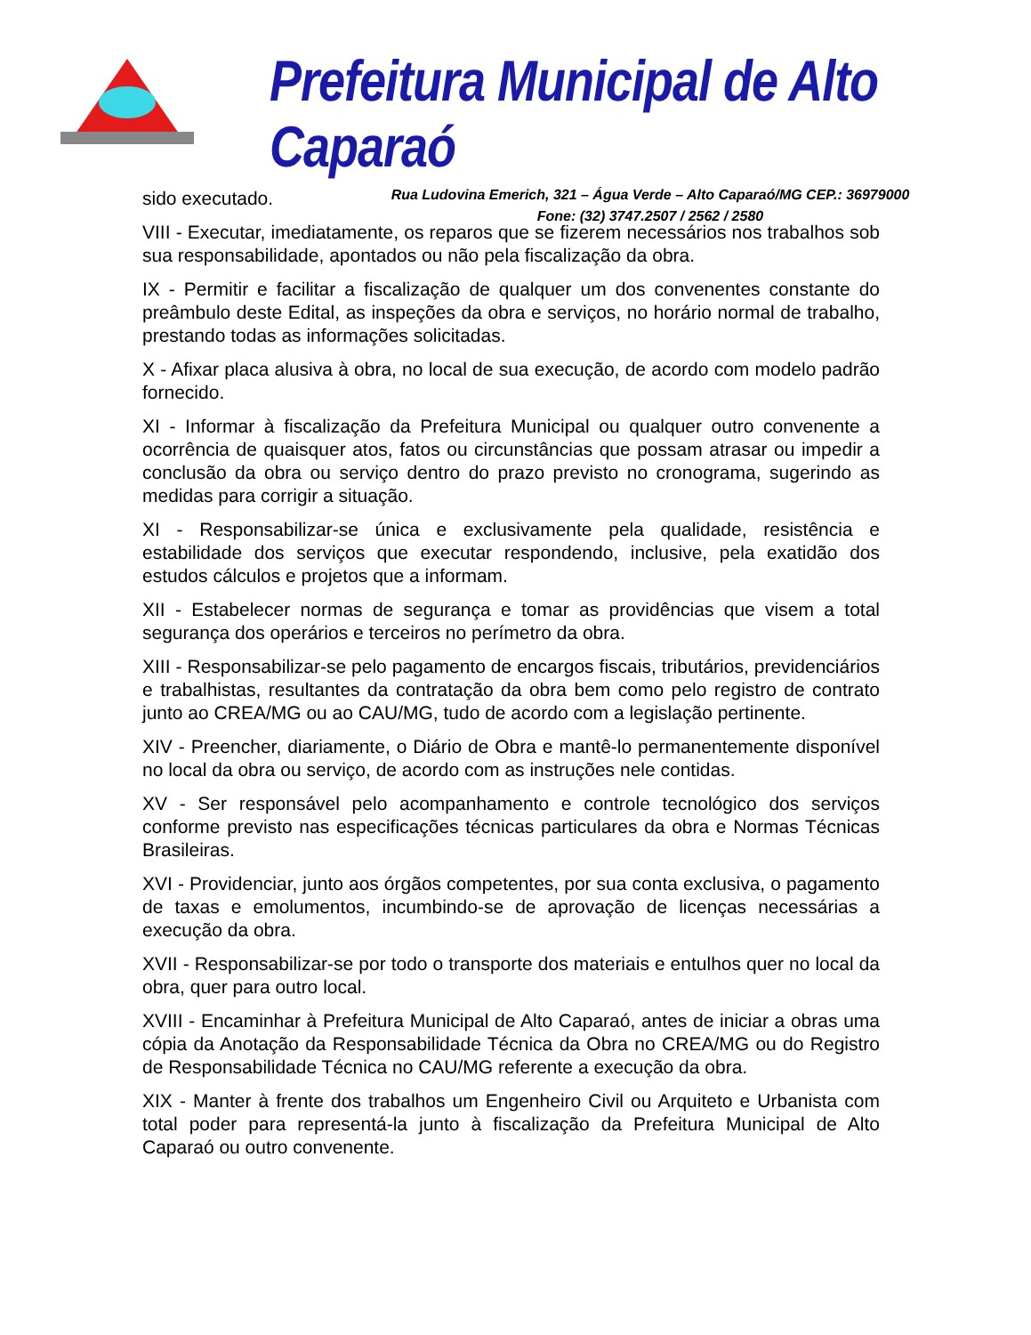Prefeitura Municipal de Alto Caparaó
Rua Ludovina Emerich, 321 – Água Verde – Alto Caparaó/MG CEP.: 36979000
Fone: (32) 3747.2507 / 2562 / 2580
sido executado.
VIII - Executar, imediatamente, os reparos que se fizerem necessários nos trabalhos sob sua responsabilidade, apontados ou não pela fiscalização da obra.
IX - Permitir e facilitar a fiscalização de qualquer um dos convenentes constante do preâmbulo deste Edital, as inspeções da obra e serviços, no horário normal de trabalho, prestando todas as informações solicitadas.
X - Afixar placa alusiva à obra, no local de sua execução, de acordo com modelo padrão fornecido.
XI - Informar à fiscalização da Prefeitura Municipal ou qualquer outro convenente a ocorrência de quaisquer atos, fatos ou circunstâncias que possam atrasar ou impedir a conclusão da obra ou serviço dentro do prazo previsto no cronograma, sugerindo as medidas para corrigir a situação.
XI - Responsabilizar-se única e exclusivamente pela qualidade, resistência e estabilidade dos serviços que executar respondendo, inclusive, pela exatidão dos estudos cálculos e projetos que a informam.
XII - Estabelecer normas de segurança e tomar as providências que visem a total segurança dos operários e terceiros no perímetro da obra.
XIII - Responsabilizar-se pelo pagamento de encargos fiscais, tributários, previdenciários e trabalhistas, resultantes da contratação da obra bem como pelo registro de contrato junto ao CREA/MG ou ao CAU/MG, tudo de acordo com a legislação pertinente.
XIV - Preencher, diariamente, o Diário de Obra e mantê-lo permanentemente disponível no local da obra ou serviço, de acordo com as instruções nele contidas.
XV - Ser responsável pelo acompanhamento e controle tecnológico dos serviços conforme previsto nas especificações técnicas particulares da obra e Normas Técnicas Brasileiras.
XVI - Providenciar, junto aos órgãos competentes, por sua conta exclusiva, o pagamento de taxas e emolumentos, incumbindo-se de aprovação de licenças necessárias a execução da obra.
XVII - Responsabilizar-se por todo o transporte dos materiais e entulhos quer no local da obra, quer para outro local.
XVIII - Encaminhar à Prefeitura Municipal de Alto Caparaó, antes de iniciar a obras uma cópia da Anotação da Responsabilidade Técnica da Obra no CREA/MG ou do Registro de Responsabilidade Técnica no CAU/MG referente a execução da obra.
XIX - Manter à frente dos trabalhos um Engenheiro Civil ou Arquiteto e Urbanista com total poder para representá-la junto à fiscalização da Prefeitura Municipal de Alto Caparaó ou outro convenente.